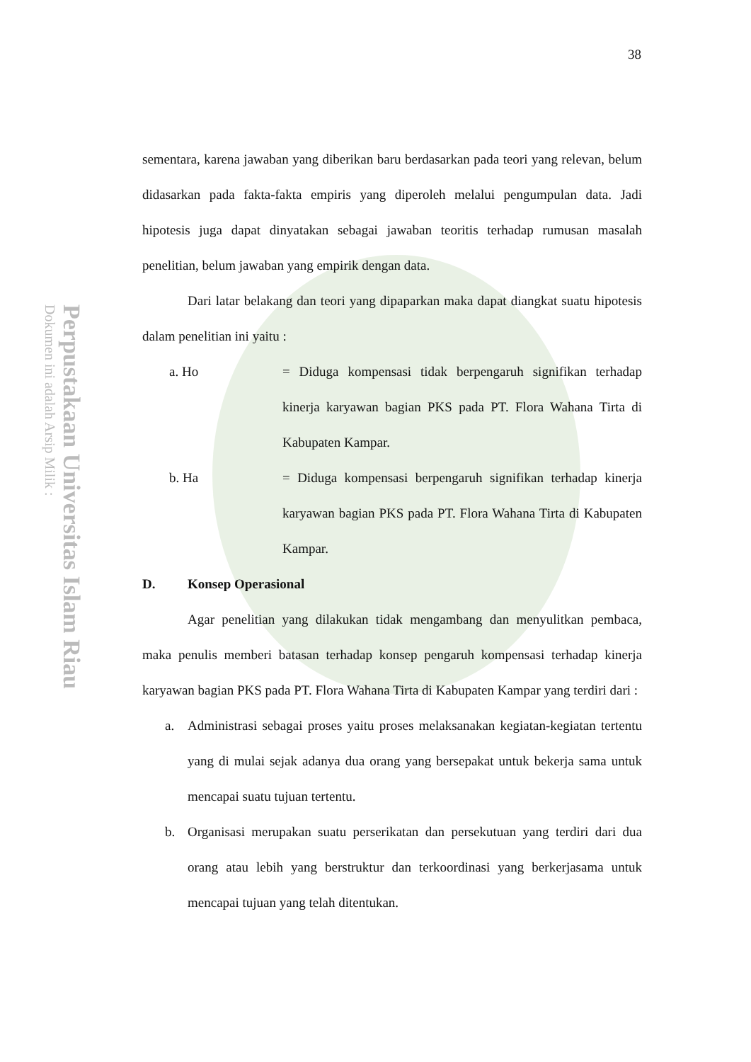Perpustakaan Universitas Islam Riau
Dokumen ini adalah Arsip Milik :
38
sementara, karena jawaban yang diberikan baru berdasarkan pada teori yang relevan, belum didasarkan pada fakta-fakta empiris yang diperoleh melalui pengumpulan data. Jadi hipotesis juga dapat dinyatakan sebagai jawaban teoritis terhadap rumusan masalah penelitian, belum jawaban yang empirik dengan data.
Dari latar belakang dan teori yang dipaparkan maka dapat diangkat suatu hipotesis dalam penelitian ini yaitu :
a. Ho = Diduga kompensasi tidak berpengaruh signifikan terhadap kinerja karyawan bagian PKS pada PT. Flora Wahana Tirta di Kabupaten Kampar.
b. Ha = Diduga kompensasi berpengaruh signifikan terhadap kinerja karyawan bagian PKS pada PT. Flora Wahana Tirta di Kabupaten Kampar.
D. Konsep Operasional
Agar penelitian yang dilakukan tidak mengambang dan menyulitkan pembaca, maka penulis memberi batasan terhadap konsep pengaruh kompensasi terhadap kinerja karyawan bagian PKS pada PT. Flora Wahana Tirta di Kabupaten Kampar yang terdiri dari :
a. Administrasi sebagai proses yaitu proses melaksanakan kegiatan-kegiatan tertentu yang di mulai sejak adanya dua orang yang bersepakat untuk bekerja sama untuk mencapai suatu tujuan tertentu.
b. Organisasi merupakan suatu perserikatan dan persekutuan yang terdiri dari dua orang atau lebih yang berstruktur dan terkoordinasi yang berkerjasama untuk mencapai tujuan yang telah ditentukan.